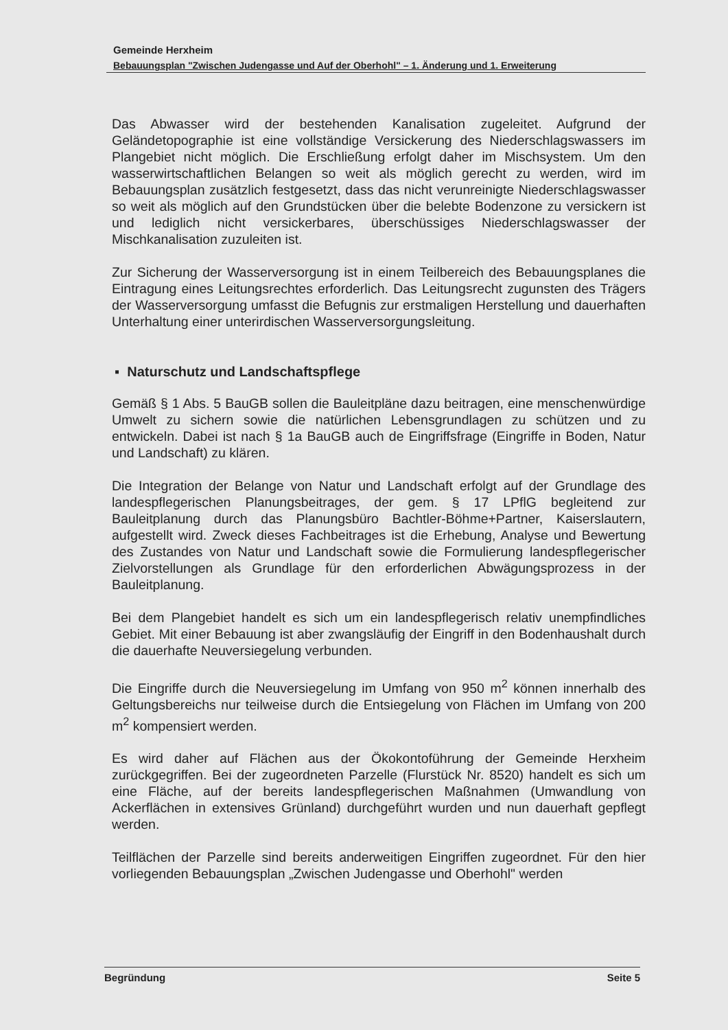Gemeinde Herxheim
Bebauungsplan "Zwischen Judengasse und Auf der Oberhohl" – 1. Änderung und 1. Erweiterung
Das Abwasser wird der bestehenden Kanalisation zugeleitet. Aufgrund der Geländetopographie ist eine vollständige Versickerung des Niederschlagswassers im Plangebiet nicht möglich. Die Erschließung erfolgt daher im Mischsystem. Um den wasserwirtschaftlichen Belangen so weit als möglich gerecht zu werden, wird im Bebauungsplan zusätzlich festgesetzt, dass das nicht verunreinigte Niederschlagswasser so weit als möglich auf den Grundstücken über die belebte Bodenzone zu versickern ist und lediglich nicht versickerbares, überschüssiges Niederschlagswasser der Mischkanalisation zuzuleiten ist.
Zur Sicherung der Wasserversorgung ist in einem Teilbereich des Bebauungsplanes die Eintragung eines Leitungsrechtes erforderlich. Das Leitungsrecht zugunsten des Trägers der Wasserversorgung umfasst die Befugnis zur erstmaligen Herstellung und dauerhaften Unterhaltung einer unterirdischen Wasserversorgungsleitung.
▪ Naturschutz und Landschaftspflege
Gemäß § 1 Abs. 5 BauGB sollen die Bauleitpläne dazu beitragen, eine menschenwürdige Umwelt zu sichern sowie die natürlichen Lebensgrundlagen zu schützen und zu entwickeln. Dabei ist nach § 1a BauGB auch de Eingriffsfrage (Eingriffe in Boden, Natur und Landschaft) zu klären.
Die Integration der Belange von Natur und Landschaft erfolgt auf der Grundlage des landespflegerischen Planungsbeitrages, der gem. § 17 LPflG begleitend zur Bauleitplanung durch das Planungsbüro Bachtler-Böhme+Partner, Kaiserslautern, aufgestellt wird. Zweck dieses Fachbeitrages ist die Erhebung, Analyse und Bewertung des Zustandes von Natur und Landschaft sowie die Formulierung landespflegerischer Zielvorstellungen als Grundlage für den erforderlichen Abwägungsprozess in der Bauleitplanung.
Bei dem Plangebiet handelt es sich um ein landespflegerisch relativ unempfindliches Gebiet. Mit einer Bebauung ist aber zwangsläufig der Eingriff in den Bodenhaushalt durch die dauerhafte Neuversiegelung verbunden.
Die Eingriffe durch die Neuversiegelung im Umfang von 950 m<sup>2</sup> können innerhalb des Geltungsbereichs nur teilweise durch die Entsiegelung von Flächen im Umfang von 200 m<sup>2</sup> kompensiert werden.
Es wird daher auf Flächen aus der Ökokontoführung der Gemeinde Herxheim zurückgegriffen. Bei der zugeordneten Parzelle (Flurstück Nr. 8520) handelt es sich um eine Fläche, auf der bereits landespflegerischen Maßnahmen (Umwandlung von Ackerflächen in extensives Grünland) durchgeführt wurden und nun dauerhaft gepflegt werden.
Teilflächen der Parzelle sind bereits anderweitigen Eingriffen zugeordnet. Für den hier vorliegenden Bebauungsplan „Zwischen Judengasse und Oberhohl" werden
Begründung Seite 5